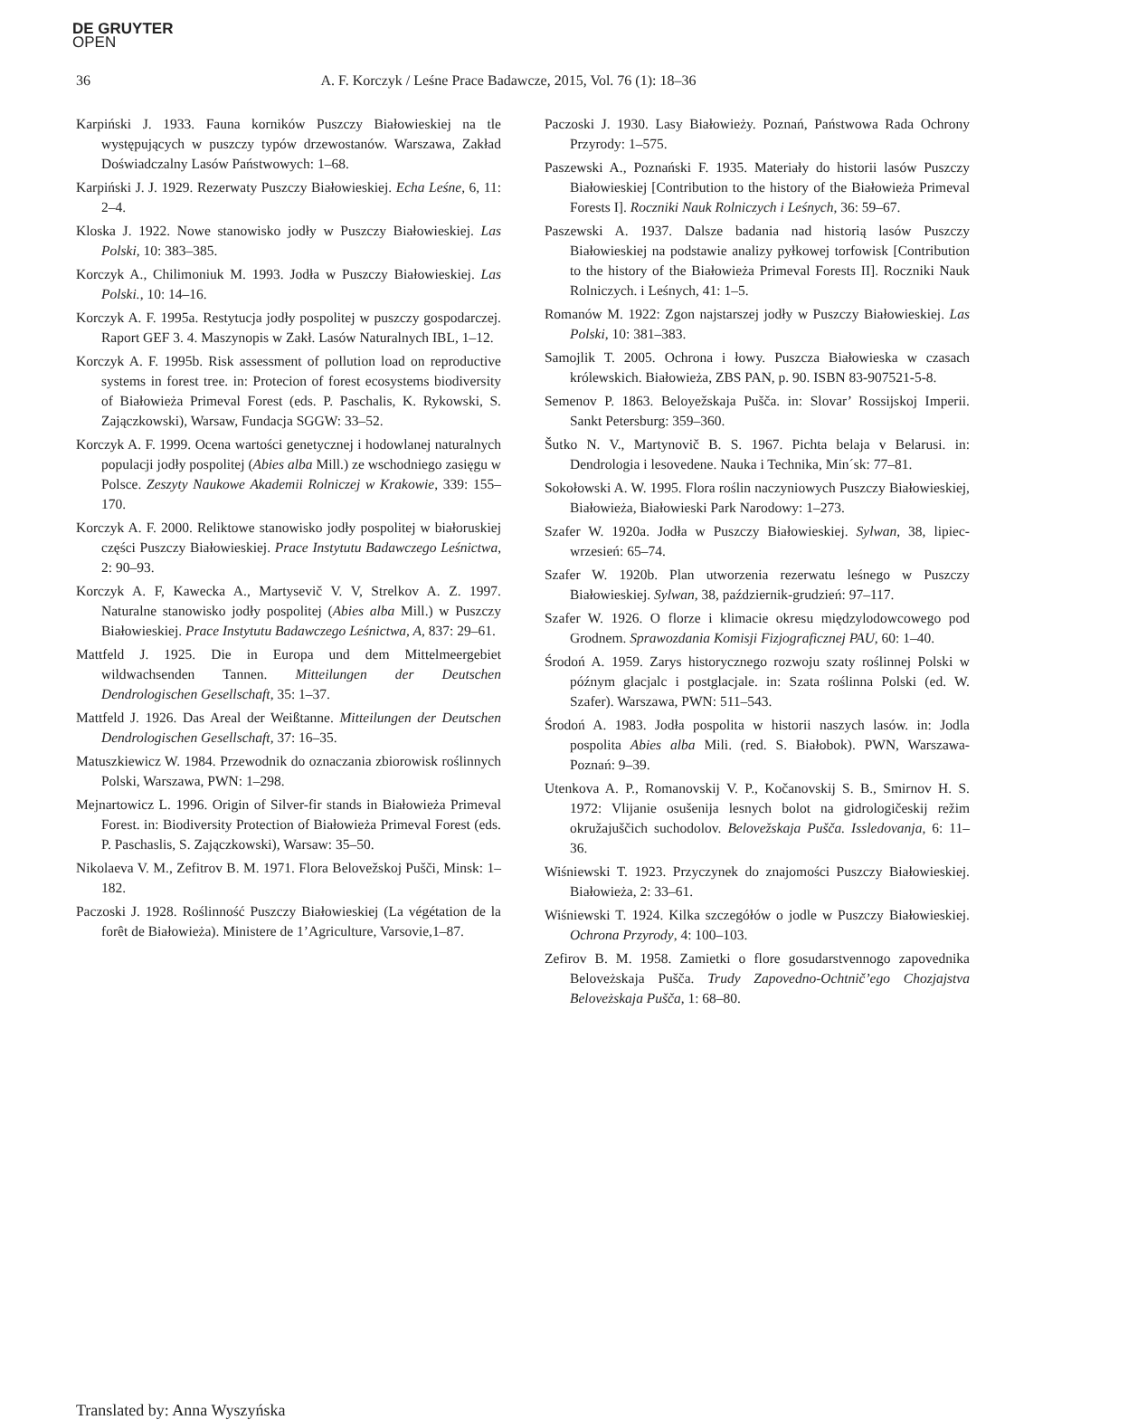DE GRUYTER
OPEN
36 A. F. Korczyk / Leśne Prace Badawcze, 2015, Vol. 76 (1): 18–36
Karpiński J. 1933. Fauna korników Puszczy Białowieskiej na tle występujących w puszczy typów drzewostanów. Warszawa, Zakład Doświadczalny Lasów Państwowych: 1–68.
Karpiński J. J. 1929. Rezerwaty Puszczy Białowieskiej. Echa Leśne, 6, 11: 2–4.
Kloska J. 1922. Nowe stanowisko jodły w Puszczy Białowieskiej. Las Polski, 10: 383–385.
Korczyk A., Chilimoniuk M. 1993. Jodła w Puszczy Białowieskiej. Las Polski., 10: 14–16.
Korczyk A. F. 1995a. Restytucja jodły pospolitej w puszczy gospodarczej. Raport GEF 3. 4. Maszynopis w Zakł. Lasów Naturalnych IBL, 1–12.
Korczyk A. F. 1995b. Risk assessment of pollution load on reproductive systems in forest tree. in: Protecion of forest ecosystems biodiversity of Białowieża Primeval Forest (eds. P. Paschalis, K. Rykowski, S. Zajączkowski), Warsaw, Fundacja SGGW: 33–52.
Korczyk A. F. 1999. Ocena wartości genetycznej i hodowlanej naturalnych populacji jodły pospolitej (Abies alba Mill.) ze wschodniego zasięgu w Polsce. Zeszyty Naukowe Akademii Rolniczej w Krakowie, 339: 155–170.
Korczyk A. F. 2000. Reliktowe stanowisko jodły pospolitej w białoruskiej części Puszczy Białowieskiej. Prace Instytutu Badawczego Leśnictwa, 2: 90–93.
Korczyk A. F, Kawecka A., Martysevič V. V, Strelkov A. Z. 1997. Naturalne stanowisko jodły pospolitej (Abies alba Mill.) w Puszczy Białowieskiej. Prace Instytutu Badawczego Leśnictwa, A, 837: 29–61.
Mattfeld J. 1925. Die in Europa und dem Mittelmeergebiet wildwachsenden Tannen. Mitteilungen der Deutschen Dendrologischen Gesellschaft, 35: 1–37.
Mattfeld J. 1926. Das Areal der Weißtanne. Mitteilungen der Deutschen Dendrologischen Gesellschaft, 37: 16–35.
Matuszkiewicz W. 1984. Przewodnik do oznaczania zbiorowisk roślinnych Polski, Warszawa, PWN: 1–298.
Mejnartowicz L. 1996. Origin of Silver-fir stands in Białowieża Primeval Forest. in: Biodiversity Protection of Białowieża Primeval Forest (eds. P. Paschaslis, S. Zajączkowski), Warsaw: 35–50.
Nikolaeva V. M., Zefitrov B. M. 1971. Flora Belovežskoj Pušči, Minsk: 1–182.
Paczoski J. 1928. Roślinność Puszczy Białowieskiej (La végétation de la forêt de Białowieża). Ministere de 1’Agriculture, Varsovie,1–87.
Paczoski J. 1930. Lasy Białowieży. Poznań, Państwowa Rada Ochrony Przyrody: 1–575.
Paszewski A., Poznański F. 1935. Materiały do historii lasów Puszczy Białowieskiej [Contribution to the history of the Białowieża Primeval Forests I]. Roczniki Nauk Rolniczych i Leśnych, 36: 59–67.
Paszewski A. 1937. Dalsze badania nad historią lasów Puszczy Białowieskiej na podstawie analizy pyłkowej torfowisk [Contribution to the history of the Białowieża Primeval Forests II]. Roczniki Nauk Rolniczych. i Leśnych, 41: 1–5.
Romanów M. 1922: Zgon najstarszej jodły w Puszczy Białowieskiej. Las Polski, 10: 381–383.
Samojlik T. 2005. Ochrona i łowy. Puszcza Białowieska w czasach królewskich. Białowieża, ZBS PAN, p. 90. ISBN 83-907521-5-8.
Semenov P. 1863. Beloyežskaja Pušča. in: Slovar’ Rossijskoj Imperii. Sankt Petersburg: 359–360.
Šutko N. V., Martynovič B. S. 1967. Pichta belaja v Belarusi. in: Dendrologia i lesovedene. Nauka i Technika, Min´sk: 77–81.
Sokołowski A. W. 1995. Flora roślin naczyniowych Puszczy Białowieskiej, Białowieża, Białowieski Park Narodowy: 1–273.
Szafer W. 1920a. Jodła w Puszczy Białowieskiej. Sylwan, 38, lipiec-wrzesień: 65–74.
Szafer W. 1920b. Plan utworzenia rezerwatu leśnego w Puszczy Białowieskiej. Sylwan, 38, październik-grudzień: 97–117.
Szafer W. 1926. O florze i klimacie okresu międzylodowcowego pod Grodnem. Sprawozdania Komisji Fizjograficznej PAU, 60: 1–40.
Środoń A. 1959. Zarys historycznego rozwoju szaty roślinnej Polski w późnym glacjalc i postglacjale. in: Szata roślinna Polski (ed. W. Szafer). Warszawa, PWN: 511–543.
Środoń A. 1983. Jodła pospolita w historii naszych lasów. in: Jodla pospolita Abies alba Mili. (red. S. Białobok). PWN, Warszawa-Poznań: 9–39.
Utenkova A. P., Romanovskij V. P., Kočanovskij S. B., Smirnov H. S. 1972: Vlijanie osušenija lesnych bolot na gidrologičeskij režim okružajuščich suchodolov. Belovežskaja Pušča. Issledovanja, 6: 11–36.
Wiśniewski T. 1923. Przyczynek do znajomości Puszczy Białowieskiej. Białowieża, 2: 33–61.
Wiśniewski T. 1924. Kilka szczegółów o jodle w Puszczy Białowieskiej. Ochrona Przyrody, 4: 100–103.
Zefirov B. M. 1958. Zamietki o flore gosudarstvennogo zapovednika Beloveżskaja Pušča. Trudy Zapovedno-Ochtnič’ego Chozjajstva Beloveżskaja Pušča, 1: 68–80.
Translated by: Anna Wyszyńska